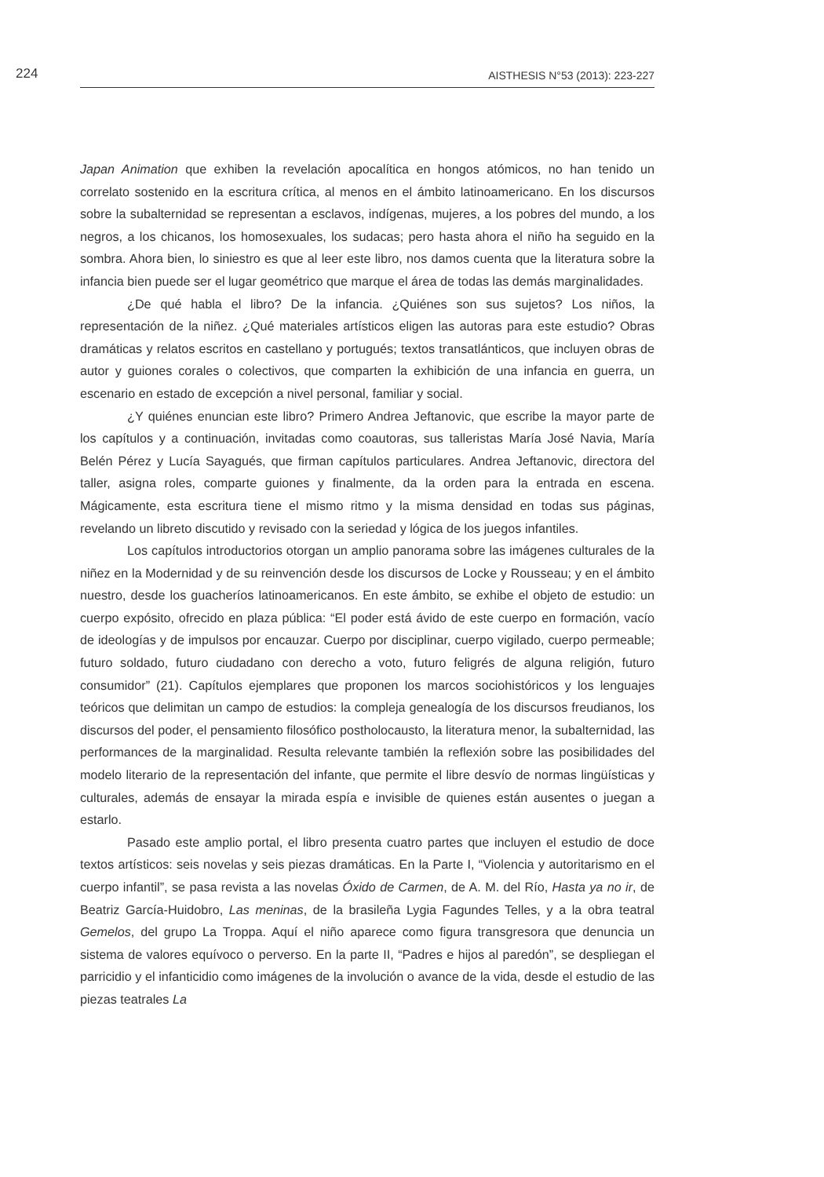224 AISTHESIS N°53 (2013): 223-227
Japan Animation que exhiben la revelación apocalítica en hongos atómicos, no han tenido un correlato sostenido en la escritura crítica, al menos en el ámbito latinoamericano. En los discursos sobre la subalternidad se representan a esclavos, indígenas, mujeres, a los pobres del mundo, a los negros, a los chicanos, los homosexuales, los sudacas; pero hasta ahora el niño ha seguido en la sombra. Ahora bien, lo siniestro es que al leer este libro, nos damos cuenta que la literatura sobre la infancia bien puede ser el lugar geométrico que marque el área de todas las demás marginalidades.
¿De qué habla el libro? De la infancia. ¿Quiénes son sus sujetos? Los niños, la representación de la niñez. ¿Qué materiales artísticos eligen las autoras para este estudio? Obras dramáticas y relatos escritos en castellano y portugués; textos transatlánticos, que incluyen obras de autor y guiones corales o colectivos, que comparten la exhibición de una infancia en guerra, un escenario en estado de excepción a nivel personal, familiar y social.
¿Y quiénes enuncian este libro? Primero Andrea Jeftanovic, que escribe la mayor parte de los capítulos y a continuación, invitadas como coautoras, sus talleristas María José Navia, María Belén Pérez y Lucía Sayagués, que firman capítulos particulares. Andrea Jeftanovic, directora del taller, asigna roles, comparte guiones y finalmente, da la orden para la entrada en escena. Mágicamente, esta escritura tiene el mismo ritmo y la misma densidad en todas sus páginas, revelando un libreto discutido y revisado con la seriedad y lógica de los juegos infantiles.
Los capítulos introductorios otorgan un amplio panorama sobre las imágenes culturales de la niñez en la Modernidad y de su reinvención desde los discursos de Locke y Rousseau; y en el ámbito nuestro, desde los guacheríos latinoamericanos. En este ámbito, se exhibe el objeto de estudio: un cuerpo expósito, ofrecido en plaza pública: “El poder está ávido de este cuerpo en formación, vacío de ideologías y de impulsos por encauzar. Cuerpo por disciplinar, cuerpo vigilado, cuerpo permeable; futuro soldado, futuro ciudadano con derecho a voto, futuro feligrés de alguna religión, futuro consumidor” (21). Capítulos ejemplares que proponen los marcos sociohistóricos y los lenguajes teóricos que delimitan un campo de estudios: la compleja genealogía de los discursos freudianos, los discursos del poder, el pensamiento filosófico postholocausto, la literatura menor, la subalternidad, las performances de la marginalidad. Resulta relevante también la reflexión sobre las posibilidades del modelo literario de la representación del infante, que permite el libre desvío de normas lingüísticas y culturales, además de ensayar la mirada espía e invisible de quienes están ausentes o juegan a estarlo.
Pasado este amplio portal, el libro presenta cuatro partes que incluyen el estudio de doce textos artísticos: seis novelas y seis piezas dramáticas. En la Parte I, “Violencia y autoritarismo en el cuerpo infantil”, se pasa revista a las novelas Óxido de Carmen, de A. M. del Río, Hasta ya no ir, de Beatriz García-Huidobro, Las meninas, de la brasileña Lygia Fagundes Telles, y a la obra teatral Gemelos, del grupo La Troppa. Aquí el niño aparece como figura transgresora que denuncia un sistema de valores equívoco o perverso. En la parte II, “Padres e hijos al paredón”, se despliegan el parricidio y el infanticidio como imágenes de la involución o avance de la vida, desde el estudio de las piezas teatrales La